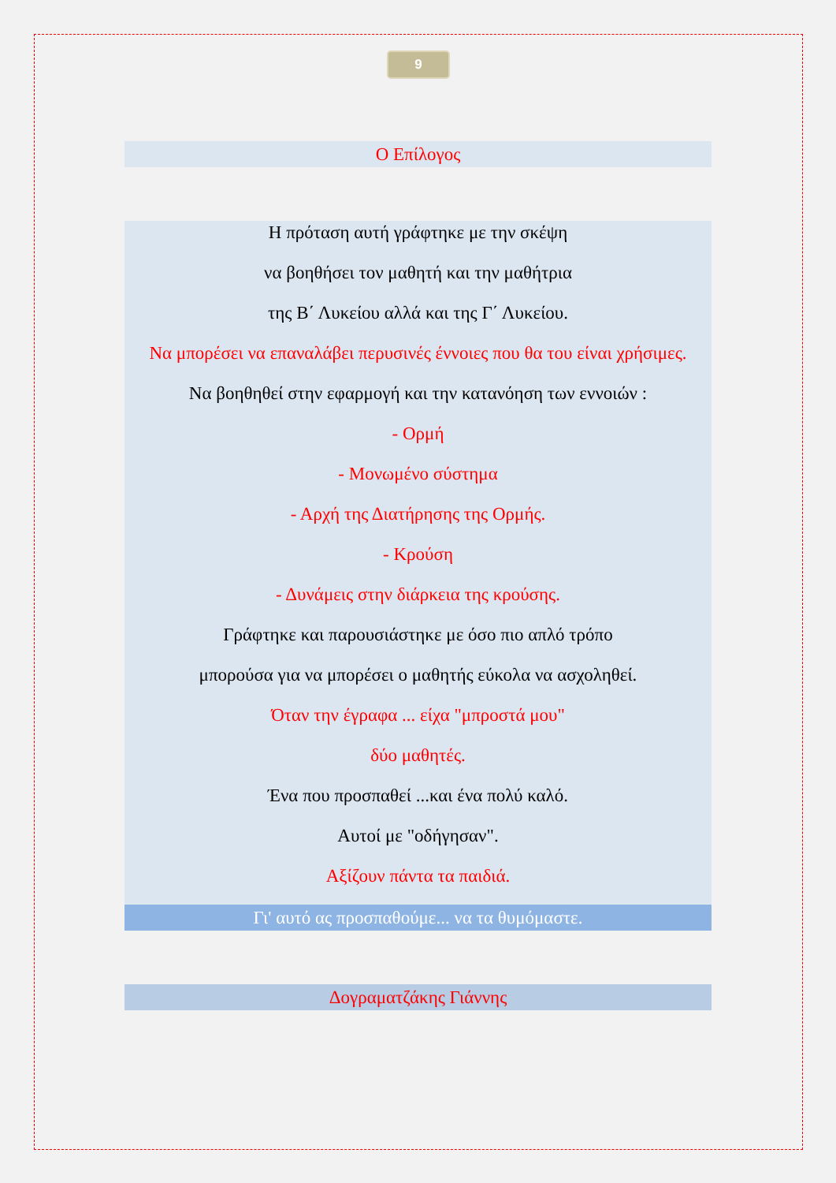9
Ο Επίλογος
Η πρόταση αυτή γράφτηκε με την σκέψη
να βοηθήσει τον μαθητή και την μαθήτρια
της Β΄ Λυκείου αλλά και της Γ΄ Λυκείου.
Να μπορέσει να επαναλάβει περυσινές έννοιες που θα του είναι χρήσιμες.
Να βοηθηθεί στην εφαρμογή και την κατανόηση των εννοιών :
- Ορμή
- Μονωμένο σύστημα
- Αρχή της Διατήρησης της Ορμής.
- Κρούση
- Δυνάμεις στην διάρκεια της κρούσης.
Γράφτηκε και παρουσιάστηκε με όσο πιο απλό τρόπο
μπορούσα για να μπορέσει ο μαθητής εύκολα να ασχοληθεί.
Όταν την έγραφα ... είχα "μπροστά μου"
δύο μαθητές.
Ένα που προσπαθεί ...και ένα πολύ καλό.
Αυτοί με "οδήγησαν".
Αξίζουν πάντα τα παιδιά.
Γι' αυτό ας προσπαθούμε... να τα θυμόμαστε.
Δογραματζάκης Γιάννης